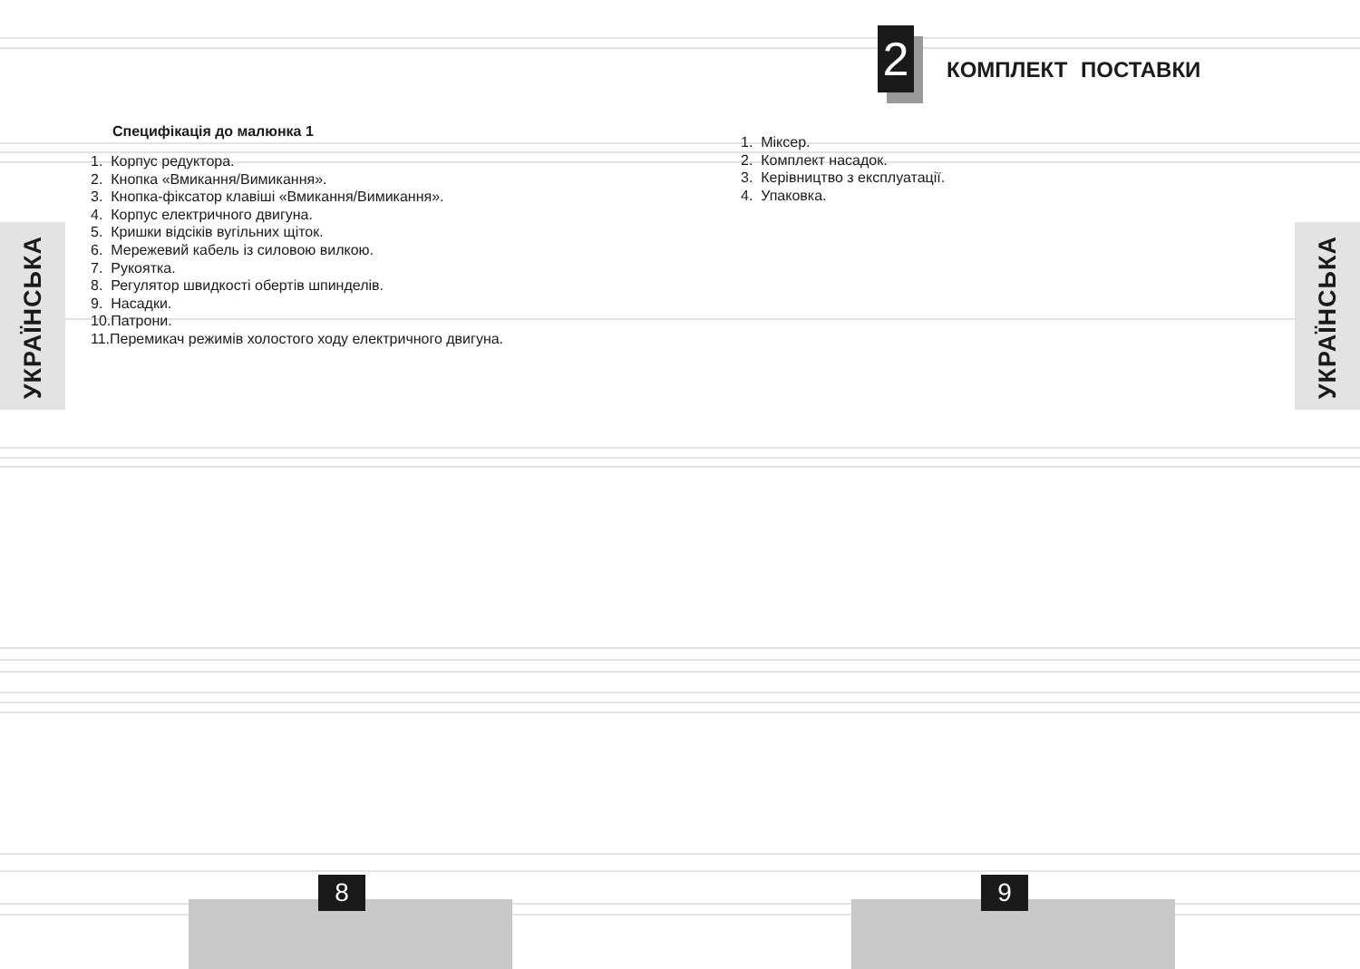2
КОМПЛЕКТ ПОСТАВКИ
Специфікація до малюнка 1
1. Корпус редуктора.
2. Кнопка «Вмикання/Вимикання».
3. Кнопка-фіксатор клавіші «Вмикання/Вимикання».
4. Корпус електричного двигуна.
5. Кришки відсіків вугільних щіток.
6. Мережевий кабель із силовою вилкою.
7. Рукоятка.
8. Регулятор швидкості обертів шпинделів.
9. Насадки.
10.Патрони.
11.Перемикач режимів холостого ходу електричного двигуна.
1. Міксер.
2. Комплект насадок.
3. Керівництво з експлуатації.
4. Упаковка.
УКРАЇНСЬКА
УКРАЇНСЬКА
8 9